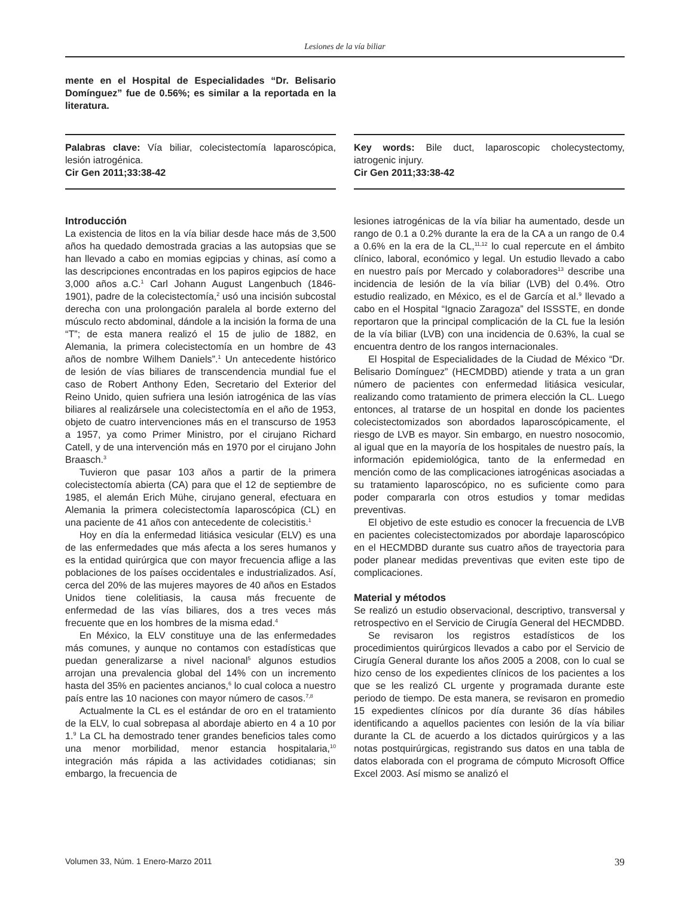Lesiones de la vía biliar
mente en el Hospital de Especialidades “Dr. Belisario Domínguez” fue de 0.56%; es similar a la reportada en la literatura.
Palabras clave: Vía biliar, colecistectomía laparoscópica, lesión iatrogénica.
Cir Gen 2011;33:38-42
Key words: Bile duct, laparoscopic cholecystectomy, iatrogenic injury.
Cir Gen 2011;33:38-42
Introducción
La existencia de litos en la vía biliar desde hace más de 3,500 años ha quedado demostrada gracias a las autopsias que se han llevado a cabo en momias egipcias y chinas, así como a las descripciones encontradas en los papiros egipcios de hace 3,000 años a.C.<sup>1</sup> Carl Johann August Langenbuch (1846-1901), padre de la colecistectomía,<sup>2</sup> usó una incisión subcostal derecha con una prolongación paralela al borde externo del músculo recto abdominal, dándole a la incisión la forma de una “T”; de esta manera realizó el 15 de julio de 1882, en Alemania, la primera colecistectomía en un hombre de 43 años de nombre Wilhem Daniels”.<sup>1</sup> Un antecedente histórico de lesión de vías biliares de transcendencia mundial fue el caso de Robert Anthony Eden, Secretario del Exterior del Reino Unido, quien sufriera una lesión iatrogénica de las vías biliares al realizársele una colecistectomía en el año de 1953, objeto de cuatro intervenciones más en el transcurso de 1953 a 1957, ya como Primer Ministro, por el cirujano Richard Catell, y de una intervención más en 1970 por el cirujano John Braasch.<sup>3</sup>
Tuvieron que pasar 103 años a partir de la primera colecistectomía abierta (CA) para que el 12 de septiembre de 1985, el alemán Erich Mühe, cirujano general, efectuara en Alemania la primera colecistectomía laparoscópica (CL) en una paciente de 41 años con antecedente de colecistitis.<sup>1</sup>
Hoy en día la enfermedad litiásica vesicular (ELV) es una de las enfermedades que más afecta a los seres humanos y es la entidad quirúrgica que con mayor frecuencia aflige a las poblaciones de los países occidentales e industrializados. Así, cerca del 20% de las mujeres mayores de 40 años en Estados Unidos tiene colelitiasis, la causa más frecuente de enfermedad de las vías biliares, dos a tres veces más frecuente que en los hombres de la misma edad.<sup>4</sup>
En México, la ELV constituye una de las enfermedades más comunes, y aunque no contamos con estadísticas que puedan generalizarse a nivel nacional<sup>5</sup> algunos estudios arrojan una prevalencia global del 14% con un incremento hasta del 35% en pacientes ancianos,<sup>6</sup> lo cual coloca a nuestro país entre las 10 naciones con mayor número de casos.<sup>7,8</sup>
Actualmente la CL es el estándar de oro en el tratamiento de la ELV, lo cual sobrepasa al abordaje abierto en 4 a 10 por 1.<sup>9</sup> La CL ha demostrado tener grandes beneficios tales como una menor morbilidad, menor estancia hospitalaria,<sup>10</sup> integración más rápida a las actividades cotidianas; sin embargo, la frecuencia de
lesiones iatrogénicas de la vía biliar ha aumentado, desde un rango de 0.1 a 0.2% durante la era de la CA a un rango de 0.4 a 0.6% en la era de la CL,<sup>11,12</sup> lo cual repercute en el ámbito clínico, laboral, económico y legal. Un estudio llevado a cabo en nuestro país por Mercado y colaboradores<sup>13</sup> describe una incidencia de lesión de la vía biliar (LVB) del 0.4%. Otro estudio realizado, en México, es el de García et al.<sup>9</sup> llevado a cabo en el Hospital “Ignacio Zaragoza” del ISSSTE, en donde reportaron que la principal complicación de la CL fue la lesión de la vía biliar (LVB) con una incidencia de 0.63%, la cual se encuentra dentro de los rangos internacionales.
El Hospital de Especialidades de la Ciudad de México “Dr. Belisario Domínguez” (HECMDBD) atiende y trata a un gran número de pacientes con enfermedad litiásica vesicular, realizando como tratamiento de primera elección la CL. Luego entonces, al tratarse de un hospital en donde los pacientes colecistectomizados son abordados laparoscópicamente, el riesgo de LVB es mayor. Sin embargo, en nuestro nosocomio, al igual que en la mayoría de los hospitales de nuestro país, la información epidemiológica, tanto de la enfermedad en mención como de las complicaciones iatrogénicas asociadas a su tratamiento laparoscópico, no es suficiente como para poder compararla con otros estudios y tomar medidas preventivas.
El objetivo de este estudio es conocer la frecuencia de LVB en pacientes colecistectomizados por abordaje laparoscópico en el HECMDBD durante sus cuatro años de trayectoria para poder planear medidas preventivas que eviten este tipo de complicaciones.
Material y métodos
Se realizó un estudio observacional, descriptivo, transversal y retrospectivo en el Servicio de Cirugía General del HECMDBD.
Se revisaron los registros estadísticos de los procedimientos quirúrgicos llevados a cabo por el Servicio de Cirugía General durante los años 2005 a 2008, con lo cual se hizo censo de los expedientes clínicos de los pacientes a los que se les realizó CL urgente y programada durante este periodo de tiempo. De esta manera, se revisaron en promedio 15 expedientes clínicos por día durante 36 días hábiles identificando a aquellos pacientes con lesión de la vía biliar durante la CL de acuerdo a los dictados quirúrgicos y a las notas postquirúrgicas, registrando sus datos en una tabla de datos elaborada con el programa de cómputo Microsoft Office Excel 2003. Así mismo se analizó el
Volumen 33, Núm. 1 Enero-Marzo 2011 39